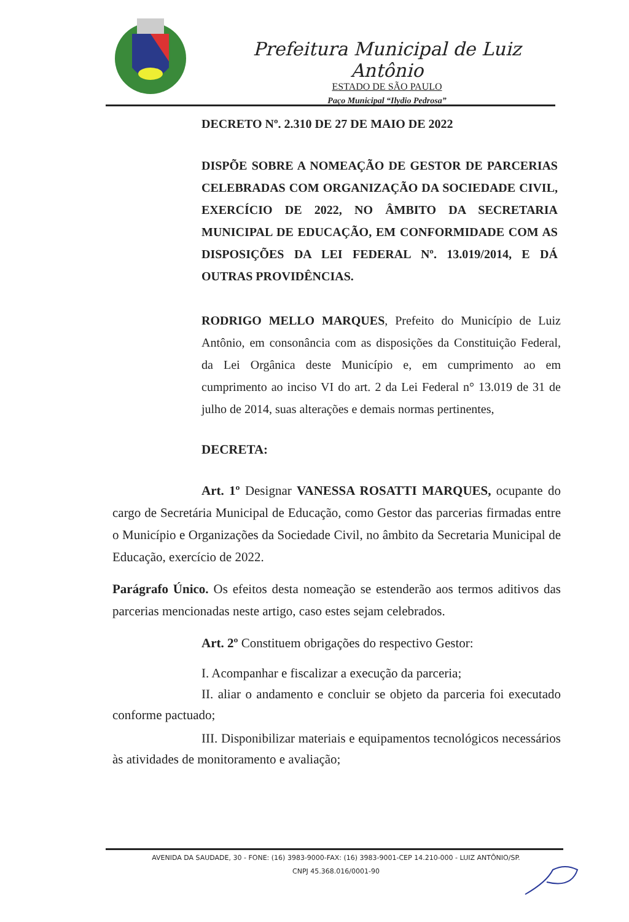Prefeitura Municipal de Luiz Antônio
ESTADO DE SÃO PAULO
Paço Municipal “Ilydio Pedrosa”
DECRETO Nº. 2.310 DE 27 DE MAIO DE 2022
DISPÕE SOBRE A NOMEAÇÃO DE GESTOR DE PARCERIAS CELEBRADAS COM ORGANIZAÇÃO DA SOCIEDADE CIVIL, EXERCÍCIO DE 2022, NO ÂMBITO DA SECRETARIA MUNICIPAL DE EDUCAÇÃO, EM CONFORMIDADE COM AS DISPOSIÇÕES DA LEI FEDERAL Nº. 13.019/2014, E DÁ OUTRAS PROVIDÊNCIAS.
RODRIGO MELLO MARQUES, Prefeito do Município de Luiz Antônio, em consonância com as disposições da Constituição Federal, da Lei Orgânica deste Município e, em cumprimento ao em cumprimento ao inciso VI do art. 2 da Lei Federal n° 13.019 de 31 de julho de 2014, suas alterações e demais normas pertinentes,
DECRETA:
Art. 1º Designar VANESSA ROSATTI MARQUES, ocupante do cargo de Secretária Municipal de Educação, como Gestor das parcerias firmadas entre o Município e Organizações da Sociedade Civil, no âmbito da Secretaria Municipal de Educação, exercício de 2022.
Parágrafo Único. Os efeitos desta nomeação se estenderão aos termos aditivos das parcerias mencionadas neste artigo, caso estes sejam celebrados.
Art. 2º Constituem obrigações do respectivo Gestor:
I. Acompanhar e fiscalizar a execução da parceria;
II. aliar o andamento e concluir se objeto da parceria foi executado conforme pactuado;
III. Disponibilizar materiais e equipamentos tecnológicos necessários às atividades de monitoramento e avaliação;
AVENIDA DA SAUDADE, 30 - FONE: (16) 3983-9000-FAX: (16) 3983-9001-CEP 14.210-000 - LUIZ ANTÔNIO/SP.
CNPJ 45.368.016/0001-90